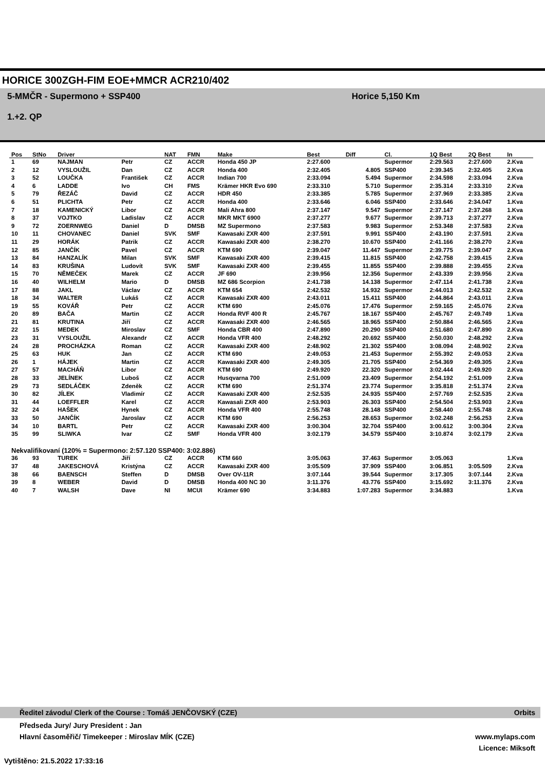HORICE 300ZGH-FIM EOE+MMCR ACR210/402
5-MMČR - Supermono + SSP400
1.+2. QP
Horice 5,150 Km
| Pos | StNo | Driver | | NAT | FMN | Make | Best | Diff | Cl. | 1Q Best | 2Q Best | In |
| --- | --- | --- | --- | --- | --- | --- | --- | --- | --- | --- | --- | --- |
| 1 | 69 | NAJMAN | Petr | CZ | ACCR | Honda 450 JP | 2:27.600 | | Supermor | 2:29.563 | 2:27.600 | 2.Kva |
| 2 | 12 | VYSLOUŽIL | Dan | CZ | ACCR | Honda 400 | 2:32.405 | 4.805 | SSP400 | 2:39.345 | 2:32.405 | 2.Kva |
| 3 | 52 | LOUČKA | František | CZ | ACCR | Indian 700 | 2:33.094 | 5.494 | Supermor | 2:34.598 | 2:33.094 | 2.Kva |
| 4 | 6 | LADDE | Ivo | CH | FMS | Krämer HKR Evo 690 | 2:33.310 | 5.710 | Supermor | 2:35.314 | 2:33.310 | 2.Kva |
| 5 | 79 | ŘEZÁČ | David | CZ | ACCR | HDR 450 | 2:33.385 | 5.785 | Supermor | 2:37.969 | 2:33.385 | 2.Kva |
| 6 | 51 | PLICHTA | Petr | CZ | ACCR | Honda 400 | 2:33.646 | 6.046 | SSP400 | 2:33.646 | 2:34.047 | 1.Kva |
| 7 | 18 | KAMENICKÝ | Libor | CZ | ACCR | Mali Ahra 800 | 2:37.147 | 9.547 | Supermor | 2:37.147 | 2:37.268 | 1.Kva |
| 8 | 37 | VOJTKO | Ladislav | CZ | ACCR | MKR MKT 6900 | 2:37.277 | 9.677 | Supermor | 2:39.713 | 2:37.277 | 2.Kva |
| 9 | 72 | ZOERNWEG | Daniel | D | DMSB | MZ Supermono | 2:37.583 | 9.983 | Supermor | 2:53.348 | 2:37.583 | 2.Kva |
| 10 | 11 | CHOVANEC | Daniel | SVK | SMF | Kawasaki ZXR 400 | 2:37.591 | 9.991 | SSP400 | 2:43.190 | 2:37.591 | 2.Kva |
| 11 | 29 | HORÁK | Patrik | CZ | ACCR | Kawasaki ZXR 400 | 2:38.270 | 10.670 | SSP400 | 2:41.166 | 2:38.270 | 2.Kva |
| 12 | 85 | JANČÍK | Pavel | CZ | ACCR | KTM 690 | 2:39.047 | 11.447 | Supermor | 2:39.775 | 2:39.047 | 2.Kva |
| 13 | 84 | HANZALÍK | Milan | SVK | SMF | Kawasaki ZXR 400 | 2:39.415 | 11.815 | SSP400 | 2:42.758 | 2:39.415 | 2.Kva |
| 14 | 83 | KRUŠINA | Ludovít | SVK | SMF | Kawasaki ZXR 400 | 2:39.455 | 11.855 | SSP400 | 2:39.888 | 2:39.455 | 2.Kva |
| 15 | 70 | NĚMEČEK | Marek | CZ | ACCR | JF 690 | 2:39.956 | 12.356 | Supermor | 2:43.339 | 2:39.956 | 2.Kva |
| 16 | 40 | WILHELM | Mario | D | DMSB | MZ 686 Scorpion | 2:41.738 | 14.138 | Supermor | 2:47.114 | 2:41.738 | 2.Kva |
| 17 | 88 | JAKL | Václav | CZ | ACCR | KTM 654 | 2:42.532 | 14.932 | Supermor | 2:44.013 | 2:42.532 | 2.Kva |
| 18 | 34 | WALTER | Lukáš | CZ | ACCR | Kawasaki ZXR 400 | 2:43.011 | 15.411 | SSP400 | 2:44.864 | 2:43.011 | 2.Kva |
| 19 | 55 | KOVÁŘ | Petr | CZ | ACCR | KTM 690 | 2:45.076 | 17.476 | Supermor | 2:59.165 | 2:45.076 | 2.Kva |
| 20 | 89 | BAČA | Martin | CZ | ACCR | Honda RVF 400 R | 2:45.767 | 18.167 | SSP400 | 2:45.767 | 2:49.749 | 1.Kva |
| 21 | 81 | KRUTINA | Jiří | CZ | ACCR | Kawasaki ZXR 400 | 2:46.565 | 18.965 | SSP400 | 2:50.884 | 2:46.565 | 2.Kva |
| 22 | 15 | MEDEK | Miroslav | CZ | SMF | Honda CBR 400 | 2:47.890 | 20.290 | SSP400 | 2:51.680 | 2:47.890 | 2.Kva |
| 23 | 31 | VYSLOUŽIL | Alexandr | CZ | ACCR | Honda VFR 400 | 2:48.292 | 20.692 | SSP400 | 2:50.030 | 2:48.292 | 2.Kva |
| 24 | 28 | PROCHÁZKA | Roman | CZ | ACCR | Kawasaki ZXR 400 | 2:48.902 | 21.302 | SSP400 | 3:08.094 | 2:48.902 | 2.Kva |
| 25 | 63 | HUK | Jan | CZ | ACCR | KTM 690 | 2:49.053 | 21.453 | Supermor | 2:55.392 | 2:49.053 | 2.Kva |
| 26 | 1 | HÁJEK | Martin | CZ | ACCR | Kawasaki ZXR 400 | 2:49.305 | 21.705 | SSP400 | 2:54.369 | 2:49.305 | 2.Kva |
| 27 | 57 | MACHÁŇ | Libor | CZ | ACCR | KTM 690 | 2:49.920 | 22.320 | Supermor | 3:02.444 | 2:49.920 | 2.Kva |
| 28 | 33 | JELÍNEK | Luboš | CZ | ACCR | Husqvarna 700 | 2:51.009 | 23.409 | Supermor | 2:54.192 | 2:51.009 | 2.Kva |
| 29 | 73 | SEDLÁČEK | Zdeněk | CZ | ACCR | KTM 690 | 2:51.374 | 23.774 | Supermor | 3:35.818 | 2:51.374 | 2.Kva |
| 30 | 82 | JÍLEK | Vladimír | CZ | ACCR | Kawasaki ZXR 400 | 2:52.535 | 24.935 | SSP400 | 2:57.769 | 2:52.535 | 2.Kva |
| 31 | 44 | LOEFFLER | Karel | CZ | ACCR | Kawasali ZXR 400 | 2:53.903 | 26.303 | SSP400 | 2:54.504 | 2:53.903 | 2.Kva |
| 32 | 24 | HAŠEK | Hynek | CZ | ACCR | Honda VFR 400 | 2:55.748 | 28.148 | SSP400 | 2:58.440 | 2:55.748 | 2.Kva |
| 33 | 50 | JANČÍK | Jaroslav | CZ | ACCR | KTM 690 | 2:56.253 | 28.653 | Supermor | 3:02.248 | 2:56.253 | 2.Kva |
| 34 | 10 | BARTL | Petr | CZ | ACCR | Kawasaki ZXR 400 | 3:00.304 | 32.704 | SSP400 | 3:00.612 | 3:00.304 | 2.Kva |
| 35 | 99 | SLIWKA | Ivar | CZ | SMF | Honda VFR 400 | 3:02.179 | 34.579 | SSP400 | 3:10.874 | 3:02.179 | 2.Kva |
| Nekvalifikovaní (120% = Supermono: 2:57.120 SSP400: 3:02.886) | | | | | | | | | | | | |
| 36 | 93 | TUREK | Jiří | CZ | ACCR | KTM 660 | 3:05.063 | 37.463 | Supermor | 3:05.063 | | 1.Kva |
| 37 | 48 | JAKESCHOVÁ | Kristýna | CZ | ACCR | Kawasaki ZXR 400 | 3:05.509 | 37.909 | SSP400 | 3:06.851 | 3:05.509 | 2.Kva |
| 38 | 66 | BAENSCH | Steffen | D | DMSB | Over OV-11R | 3:07.144 | 39.544 | Supermor | 3:17.305 | 3:07.144 | 2.Kva |
| 39 | 8 | WEBER | David | D | DMSB | Honda 400 NC 30 | 3:11.376 | 43.776 | SSP400 | 3:15.692 | 3:11.376 | 2.Kva |
| 40 | 7 | WALSH | Dave | NI | MCUI | Krämer 690 | 3:34.883 | 1:07.283 | Supermor | 3:34.883 | | 1.Kva |
Ředitel závodu/ Clerk of the Course : Tomáš JENČOVSKÝ (CZE) Orbits
Předseda Jury/ Jury President : Jan
Hlavní časoměřič/ Timekeeper : Miroslav MÍK (CZE) www.mylaps.com
Licence: Miksoft
Vytištěno: 21.5.2022 17:33:16